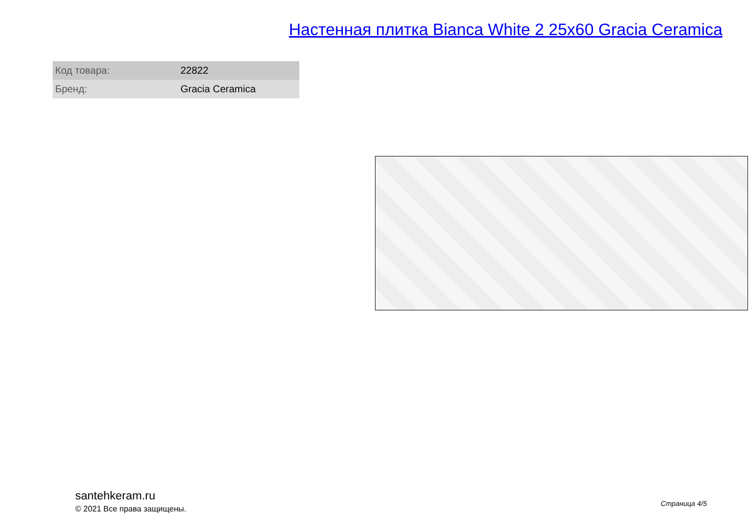Настенная плитка Bianca White 2 25x60 Gracia Ceramica
| Код товара: | 22822 |
| Бренд: | Gracia Ceramica |
santehkeram.ru
© 2021 Все права защищены.
Страница 4/5